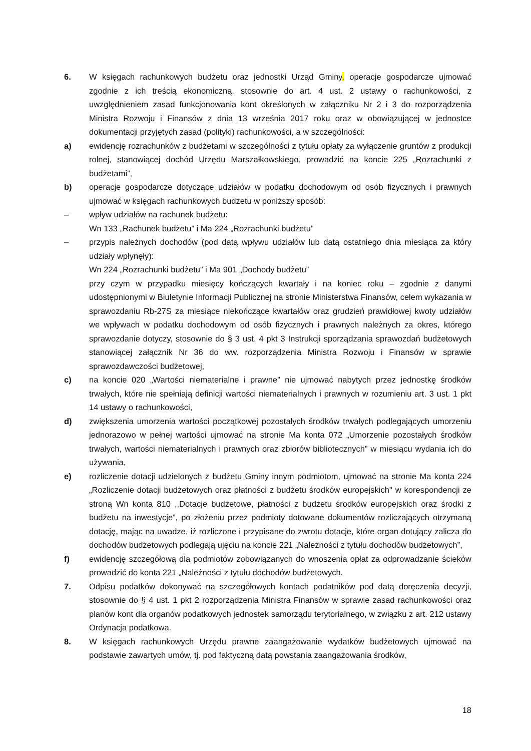6. W księgach rachunkowych budżetu oraz jednostki Urząd Gminy, operacje gospodarcze ujmować zgodnie z ich treścią ekonomiczną, stosownie do art. 4 ust. 2 ustawy o rachunkowości, z uwzględnieniem zasad funkcjonowania kont określonych w załączniku Nr 2 i 3 do rozporządzenia Ministra Rozwoju i Finansów z dnia 13 września 2017 roku oraz w obowiązującej w jednostce dokumentacji przyjętych zasad (polityki) rachunkowości, a w szczególności:
a) ewidencję rozrachunków z budżetami w szczególności z tytułu opłaty za wyłączenie gruntów z produkcji rolnej, stanowiącej dochód Urzędu Marszałkowskiego, prowadzić na koncie 225 „Rozrachunki z budżetami”,
b) operacje gospodarcze dotyczące udziałów w podatku dochodowym od osób fizycznych i prawnych ujmować w księgach rachunkowych budżetu w poniższy sposób:
– wpływ udziałów na rachunek budżetu:
Wn 133 „Rachunek budżetu” i Ma 224 „Rozrachunki budżetu”
– przypis należnych dochodów (pod datą wpływu udziałów lub datą ostatniego dnia miesiąca za który udziały wpłynęły):
Wn 224 „Rozrachunki budżetu” i Ma 901 „Dochody budżetu”
przy czym w przypadku miesięcy kończących kwartały i na koniec roku – zgodnie z danymi udostępnionymi w Biuletynie Informacji Publicznej na stronie Ministerstwa Finansów, celem wykazania w sprawozdaniu Rb-27S za miesiące niekończące kwartałów oraz grudzień prawidłowej kwoty udziałów we wpływach w podatku dochodowym od osób fizycznych i prawnych należnych za okres, którego sprawozdanie dotyczy, stosownie do § 3 ust. 4 pkt 3 Instrukcji sporządzania sprawozdań budżetowych stanowiącej załącznik Nr 36 do ww. rozporządzenia Ministra Rozwoju i Finansów w sprawie sprawozdawczości budżetowej,
c) na koncie 020 „Wartości niematerialne i prawne” nie ujmować nabytych przez jednostkę środków trwałych, które nie spełniają definicji wartości niematerialnych i prawnych w rozumieniu art. 3 ust. 1 pkt 14 ustawy o rachunkowości,
d) zwiększenia umorzenia wartości początkowej pozostałych środków trwałych podlegających umorzeniu jednorazowo w pełnej wartości ujmować na stronie Ma konta 072 „Umorzenie pozostałych środków trwałych, wartości niematerialnych i prawnych oraz zbiorów bibliotecznych” w miesiącu wydania ich do używania,
e) rozliczenie dotacji udzielonych z budżetu Gminy innym podmiotom, ujmować na stronie Ma konta 224 „Rozliczenie dotacji budżetowych oraz płatności z budżetu środków europejskich" w korespondencji ze stroną Wn konta 810 ,,Dotacje budżetowe, płatności z budżetu środków europejskich oraz środki z budżetu na inwestycje”, po złożeniu przez podmioty dotowane dokumentów rozliczających otrzymaną dotację, mając na uwadze, iż rozliczone i przypisane do zwrotu dotacje, które organ dotujący zalicza do dochodów budżetowych podlegają ujęciu na koncie 221 „Należności z tytułu dochodów budżetowych”,
f) ewidencję szczegółową dla podmiotów zobowiązanych do wnoszenia opłat za odprowadzanie ścieków prowadzić do konta 221 „Należności z tytułu dochodów budżetowych.
7. Odpisu podatków dokonywać na szczegółowych kontach podatników pod datą doręczenia decyzji, stosownie do § 4 ust. 1 pkt 2 rozporządzenia Ministra Finansów w sprawie zasad rachunkowości oraz planów kont dla organów podatkowych jednostek samorządu terytorialnego, w związku z art. 212 ustawy Ordynacja podatkowa.
8. W księgach rachunkowych Urzędu prawne zaangażowanie wydatków budżetowych ujmować na podstawie zawartych umów, tj. pod faktyczną datą powstania zaangażowania środków,
18